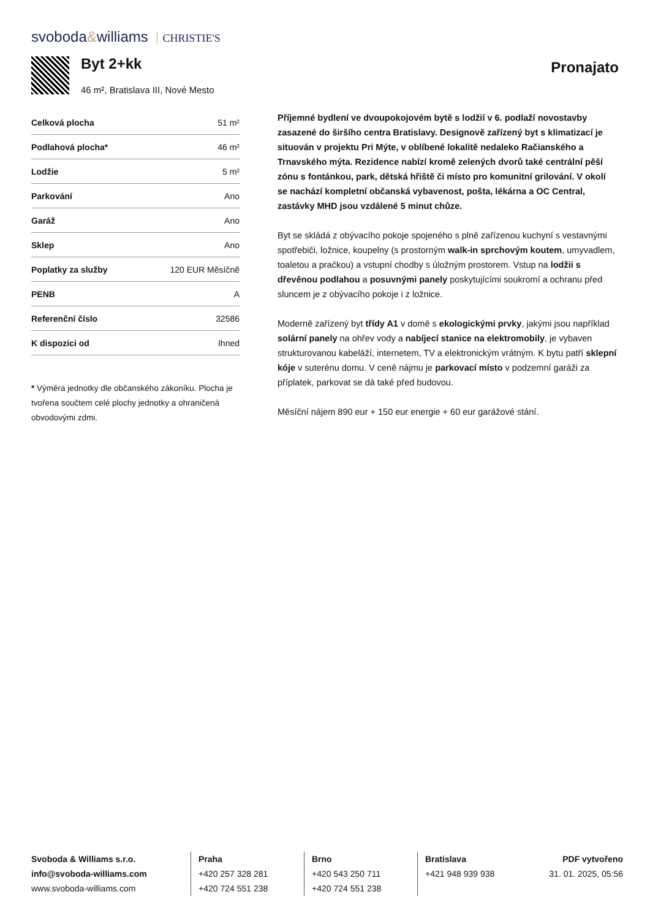svoboda&williams CHRISTIE'S
Byt 2+kk
46 m², Bratislava III, Nové Mesto
Pronajato
| Celková plocha | 51 m² |
| Podlahová plocha* | 46 m² |
| Lodžie | 5 m² |
| Parkování | Ano |
| Garáž | Ano |
| Sklep | Ano |
| Poplatky za služby | 120 EUR Měsíčně |
| PENB | A |
| Referenční číslo | 32586 |
| K dispozici od | Ihned |
* Výměra jednotky dle občanského zákoníku. Plocha je tvořena součtem celé plochy jednotky a ohraničená obvodovými zdmi.
Příjemné bydlení ve dvoupokojovém bytě s lodžií v 6. podlaží novostavby zasazené do širšího centra Bratislavy. Designově zařízený byt s klimatizací je situován v projektu Pri Mýte, v oblíbené lokalitě nedaleko Račianského a Trnavského mýta. Rezidence nabízí kromě zelených dvorů také centrální pěší zónu s fontánkou, park, dětská hřiště či místo pro komunitní grilování. V okolí se nachází kompletní občanská vybavenost, pošta, lékárna a OC Central, zastávky MHD jsou vzdálené 5 minut chůze.
Byt se skládá z obývacího pokoje spojeného s plně zařízenou kuchyní s vestavnými spotřebiči, ložnice, koupelny (s prostorným walk-in sprchovým koutem, umyvadlem, toaletou a pračkou) a vstupní chodby s úložným prostorem. Vstup na lodžii s dřevěnou podlahou a posuvnými panely poskytujícími soukromí a ochranu před sluncem je z obývacího pokoje i z ložnice.
Moderně zařízený byt třídy A1 v domě s ekologickými prvky, jakými jsou například solární panely na ohřev vody a nabíjecí stanice na elektromobily, je vybaven strukturovanou kabeláží, internetem, TV a elektronickým vrátným. K bytu patří sklepní kóje v suterénu domu. V ceně nájmu je parkovací místo v podzemní garáži za příplatek, parkovat se dá také před budovou.
Měsíční nájem 890 eur + 150 eur energie + 60 eur garážové stání.
Svoboda & Williams s.r.o.
info@svoboda-williams.com
www.svoboda-williams.com
Praha
+420 257 328 281
+420 724 551 238
Brno
+420 543 250 711
+420 724 551 238
Bratislava
+421 948 939 938
PDF vytvořeno
31. 01. 2025, 05:56